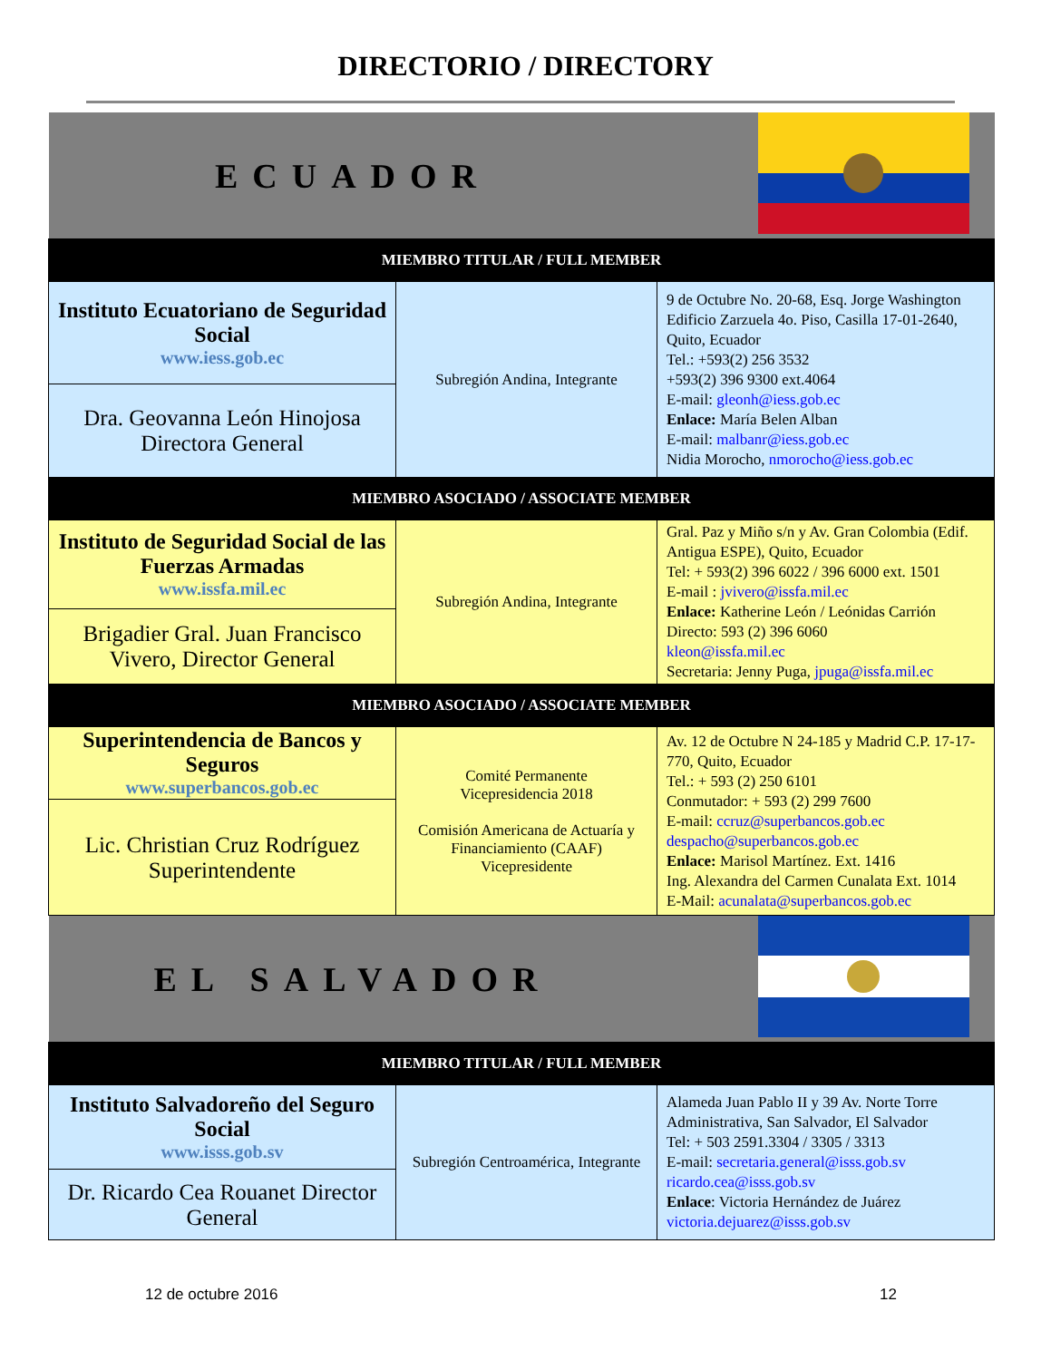DIRECTORIO / DIRECTORY
| ECUADOR | | |
| MIEMBRO TITULAR / FULL MEMBER | | |
| Instituto Ecuatoriano de Seguridad Social www.iess.gob.ec | Subregión Andina, Integrante | 9 de Octubre No. 20-68, Esq. Jorge Washington Edificio Zarzuela 4o. Piso, Casilla 17-01-2640, Quito, Ecuador Tel.: +593(2) 256 3532 +593(2) 396 9300 ext.4064 E-mail: gleonh@iess.gob.ec Enlace: María Belen Alban E-mail: malbanr@iess.gob.ec Nidia Morocho, nmorocho@iess.gob.ec |
| Dra. Geovanna León Hinojosa Directora General | | |
| MIEMBRO ASOCIADO / ASSOCIATE MEMBER | | |
| Instituto de Seguridad Social de las Fuerzas Armadas www.issfa.mil.ec | Subregión Andina, Integrante | Gral. Paz y Miño s/n y Av. Gran Colombia (Edif. Antigua ESPE), Quito, Ecuador Tel: + 593(2) 396 6022 / 396 6000 ext. 1501 E-mail : jvivero@issfa.mil.ec Enlace: Katherine León / Leónidas Carrión Directo: 593 (2) 396 6060 kleon@issfa.mil.ec Secretaria: Jenny Puga, jpuga@issfa.mil.ec |
| Brigadier Gral. Juan Francisco Vivero, Director General | | |
| MIEMBRO ASOCIADO / ASSOCIATE MEMBER | | |
| Superintendencia de Bancos y Seguros www.superbancos.gob.ec | Comité Permanente Vicepresidencia 2018 Comisión Americana de Actuaría y Financiamiento (CAAF) Vicepresidente | Av. 12 de Octubre N 24-185 y Madrid C.P. 17-17-770, Quito, Ecuador Tel.: + 593 (2) 250 6101 Conmutador: + 593 (2) 299 7600 E-mail: ccruz@superbancos.gob.ec despacho@superbancos.gob.ec Enlace: Marisol Martínez. Ext. 1416 Ing. Alexandra del Carmen Cunalata Ext. 1014 E-Mail: acunalata@superbancos.gob.ec |
| Lic. Christian Cruz Rodríguez Superintendente | | |
| EL SALVADOR | | |
| MIEMBRO TITULAR / FULL MEMBER | | |
| Instituto Salvadoreño del Seguro Social www.isss.gob.sv | Subregión Centroamérica, Integrante | Alameda Juan Pablo II y 39 Av. Norte Torre Administrativa, San Salvador, El Salvador Tel: + 503 2591.3304 / 3305 / 3313 E-mail: secretaria.general@isss.gob.sv ricardo.cea@isss.gob.sv Enlace : Victoria Hernández de Juárez victoria.dejuarez@isss.gob.sv |
| Dr. Ricardo Cea Rouanet Director General | | |
12 de octubre 2016 12